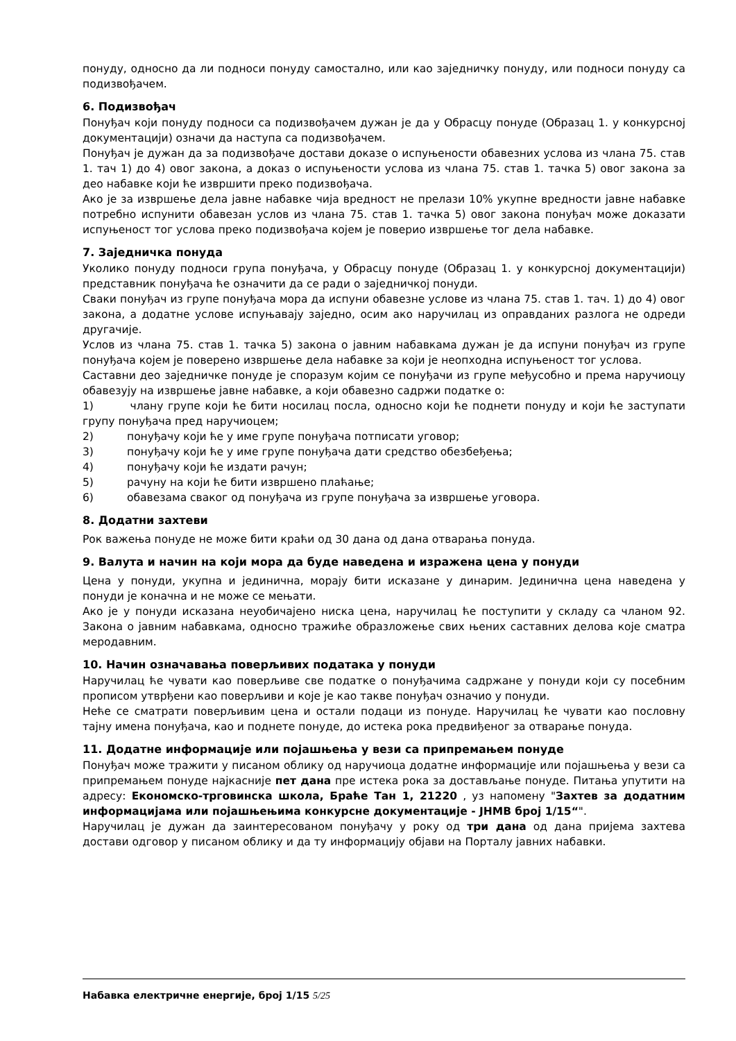понуду, односно да ли подноси понуду самостално, или као заједничку понуду, или подноси понуду са подизвођачем.
6. Подизвођач
Понуђач који понуду подноси са подизвођачем дужан је да у Обрасцу понуде (Образац 1. у конкурсној документацији) означи да наступа са подизвођачем.
Понуђач је дужан да за подизвођаче достави доказе о испуњености обавезних услова из члана 75. став 1. тач 1) до 4) овог закона, а доказ о испуњености услова из члана 75. став 1. тачка 5) овог закона за део набавке који ће извршити преко подизвођача.
Ако је за извршење дела јавне набавке чија вредност не прелази 10% укупне вредности јавне набавке потребно испунити обавезан услов из члана 75. став 1. тачка 5) овог закона понуђач може доказати испуњеност тог услова преко подизвођача којем је поверио извршење тог дела набавке.
7. Заједничка понуда
Уколико понуду подноси група понуђача, у Обрасцу понуде (Образац 1. у конкурсној документацији) представник понуђача ће означити да се ради о заједничкој понуди.
Сваки понуђач из групе понуђача мора да испуни обавезне услове из члана 75. став 1. тач. 1) до 4) овог закона, а додатне услове испуњавају заједно, осим ако наручилац из оправданих разлога не одреди другачије.
Услов из члана 75. став 1. тачка 5) закона о јавним набавкама дужан је да испуни понуђач из групе понуђача којем је поверено извршење дела набавке за који је неопходна испуњеност тог услова.
Саставни део заједничке понуде је споразум којим се понуђачи из групе међусобно и према наручиоцу обавезују на извршење јавне набавке, а који обавезно садржи податке о:
1) члану групе који ће бити носилац посла, односно који ће поднети понуду и који ће заступати групу понуђача пред наручиоцем;
2) понуђачу који ће у име групе понуђача потписати уговор;
3) понуђачу који ће у име групе понуђача дати средство обезбеђења;
4) понуђачу који ће издати рачун;
5) рачуну на који ће бити извршено плаћање;
6) обавезама сваког од понуђача из групе понуђача за извршење уговора.
8. Додатни захтеви
Рок важења понуде не може бити краћи од 30 дана од дана отварања понуда.
9. Валута и начин на који мора да буде наведена и изражена цена у понуди
Цена у понуди, укупна и јединична, морају бити исказане у динарим. Јединична цена наведена у понуди је коначна и не може се мењати.
Ако је у понуди исказана неуобичајено ниска цена, наручилац ће поступити у складу са чланом 92. Закона о јавним набавкама, односно тражиће образложење свих њених саставних делова које сматра меродавним.
10. Начин означавања поверљивих података у понуди
Наручилац ће чувати као поверљиве све податке о понуђачима садржане у понуди који су посебним прописом утврђени као поверљиви и које је као такве понуђач означио у понуди.
Неће се сматрати поверљивим цена и остали подаци из понуде. Наручилац ће чувати као пословну тајну имена понуђача, као и поднете понуде, до истека рока предвиђеног за отварање понуда.
11. Додатне информације или појашњења у вези са припремањем понуде
Понуђач може тражити у писаном облику од наручиоца додатне информације или појашњења у вези са припремањем понуде најкасније пет дана пре истека рока за достављање понуде. Питања упутити на адресу: Економско-трговинска школа, Браће Тан 1, 21220 , уз напомену "Захтев за додатним информацијама или појашњењима конкурсне документације - ЈНМВ број 1/15“".
Наручилац је дужан да заинтересованом понуђачу у року од три дана од дана пријема захтева достави одговор у писаном облику и да ту информацију објави на Порталу јавних набавки.
Набавка електричне енергије, број 1/15 5/25